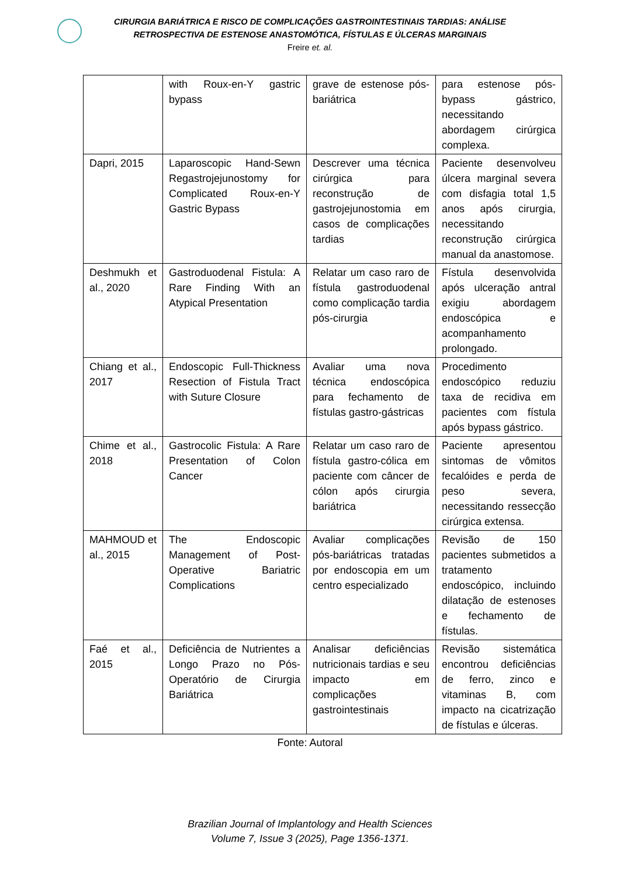CIRURGIA BARIÁTRICA E RISCO DE COMPLICAÇÕES GASTROINTESTINAIS TARDIAS: ANÁLISE
RETROSPECTIVA DE ESTENOSE ANASTOMÓTICA, FÍSTULAS E ÚLCERAS MARGINAIS
Freire et. al.
| | with Roux-en-Y gastric bypass | grave de estenose pós-bariátrica | para estenose pós-bypass gástrico, necessitando abordagem cirúrgica complexa. |
| Dapri, 2015 | Laparoscopic Hand-Sewn Regastrojejunostomy for Complicated Roux-en-Y Gastric Bypass | Descrever uma técnica cirúrgica para reconstrução de gastrojejunostomia em casos de complicações tardias | Paciente desenvolveu úlcera marginal severa com disfagia total 1,5 anos após cirurgia, necessitando reconstrução cirúrgica manual da anastomose. |
| Deshmukh et al., 2020 | Gastroduodenal Fistula: A Rare Finding With an Atypical Presentation | Relatar um caso raro de fístula gastroduodenal como complicação tardia pós-cirurgia | Fístula desenvolvida após ulceração antral exigiu abordagem endoscópica e acompanhamento prolongado. |
| Chiang et al., 2017 | Endoscopic Full-Thickness Resection of Fistula Tract with Suture Closure | Avaliar uma nova técnica endoscópica para fechamento de fístulas gastro-gástricas | Procedimento endoscópico reduziu taxa de recidiva em pacientes com fístula após bypass gástrico. |
| Chime et al., 2018 | Gastrocolic Fistula: A Rare Presentation of Colon Cancer | Relatar um caso raro de fístula gastro-cólica em paciente com câncer de cólon após cirurgia bariátrica | Paciente apresentou sintomas de vômitos fecalóides e perda de peso severa, necessitando ressecção cirúrgica extensa. |
| MAHMOUD et al., 2015 | The Endoscopic Management of Post-Operative Bariatric Complications | Avaliar complicações pós-bariátricas tratadas por endoscopia em um centro especializado | Revisão de 150 pacientes submetidos a tratamento endoscópico, incluindo dilatação de estenoses e fechamento de fístulas. |
| Faé et al., 2015 | Deficiência de Nutrientes a Longo Prazo no Pós-Operatório de Cirurgia Bariátrica | Analisar deficiências nutricionais tardias e seu impacto em complicações gastrointestinais | Revisão sistemática encontrou deficiências de ferro, zinco e vitaminas B, com impacto na cicatrização de fístulas e úlceras. |
Fonte: Autoral
Brazilian Journal of Implantology and Health Sciences
Volume 7, Issue 3 (2025), Page 1356-1371.